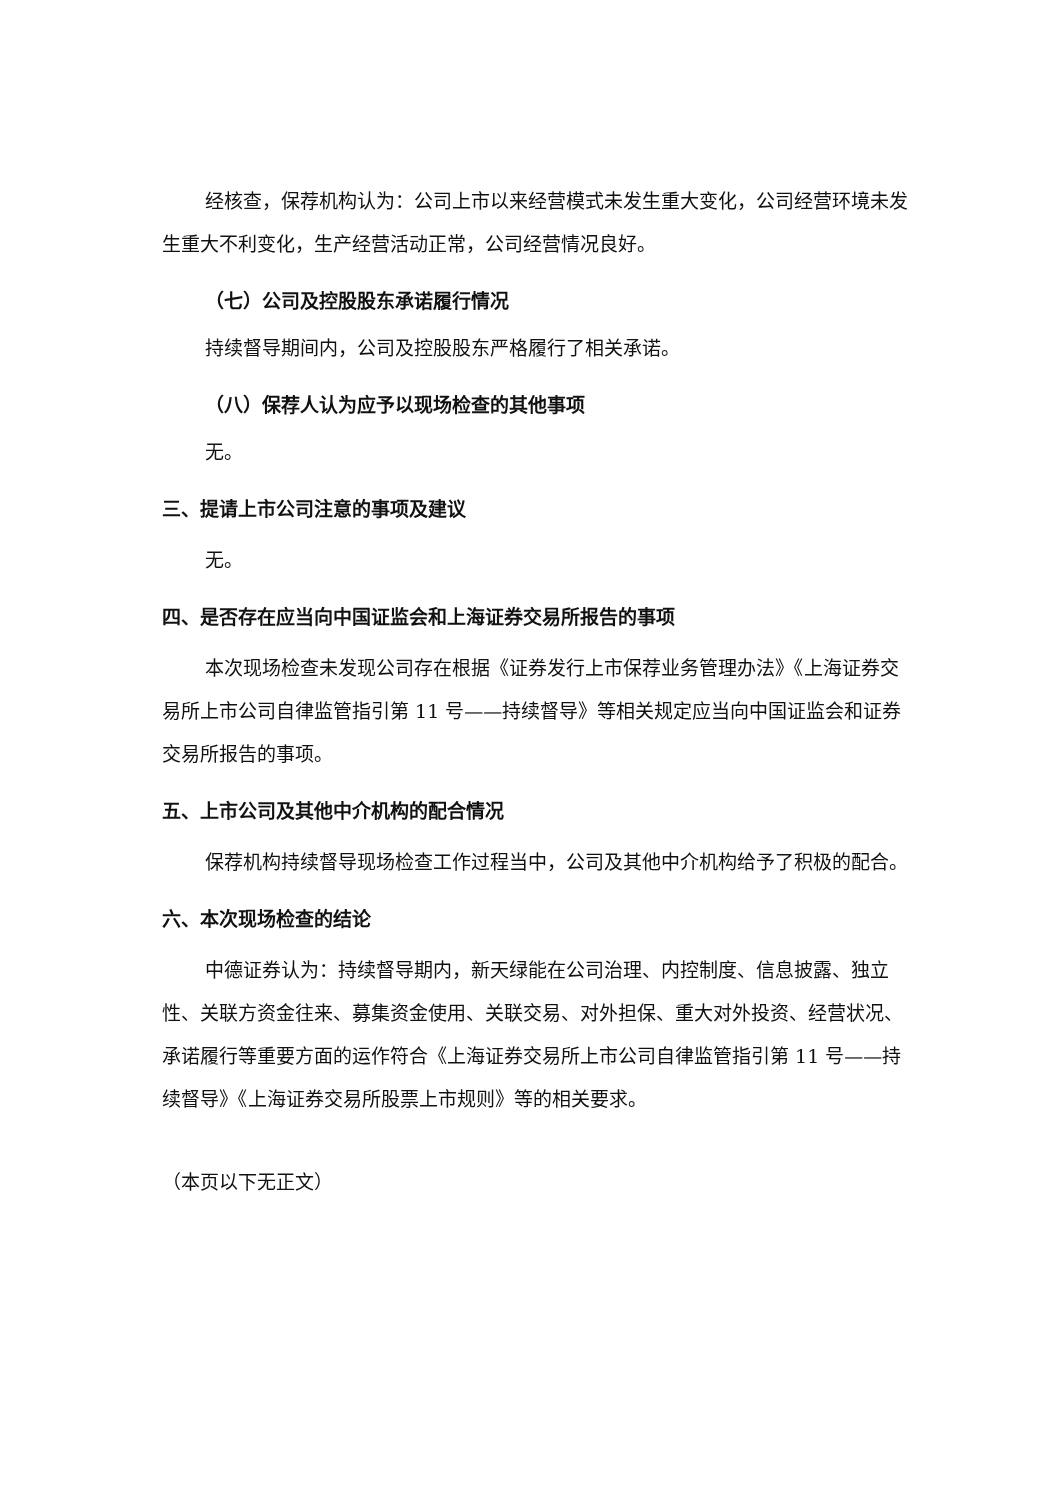经核查，保荐机构认为：公司上市以来经营模式未发生重大变化，公司经营环境未发生重大不利变化，生产经营活动正常，公司经营情况良好。
（七）公司及控股股东承诺履行情况
持续督导期间内，公司及控股股东严格履行了相关承诺。
（八）保荐人认为应予以现场检查的其他事项
无。
三、提请上市公司注意的事项及建议
无。
四、是否存在应当向中国证监会和上海证券交易所报告的事项
本次现场检查未发现公司存在根据《证券发行上市保荐业务管理办法》《上海证券交易所上市公司自律监管指引第 11 号——持续督导》等相关规定应当向中国证监会和证券交易所报告的事项。
五、上市公司及其他中介机构的配合情况
保荐机构持续督导现场检查工作过程当中，公司及其他中介机构给予了积极的配合。
六、本次现场检查的结论
中德证券认为：持续督导期内，新天绿能在公司治理、内控制度、信息披露、独立性、关联方资金往来、募集资金使用、关联交易、对外担保、重大对外投资、经营状况、承诺履行等重要方面的运作符合《上海证券交易所上市公司自律监管指引第 11 号——持续督导》《上海证券交易所股票上市规则》等的相关要求。
（本页以下无正文）